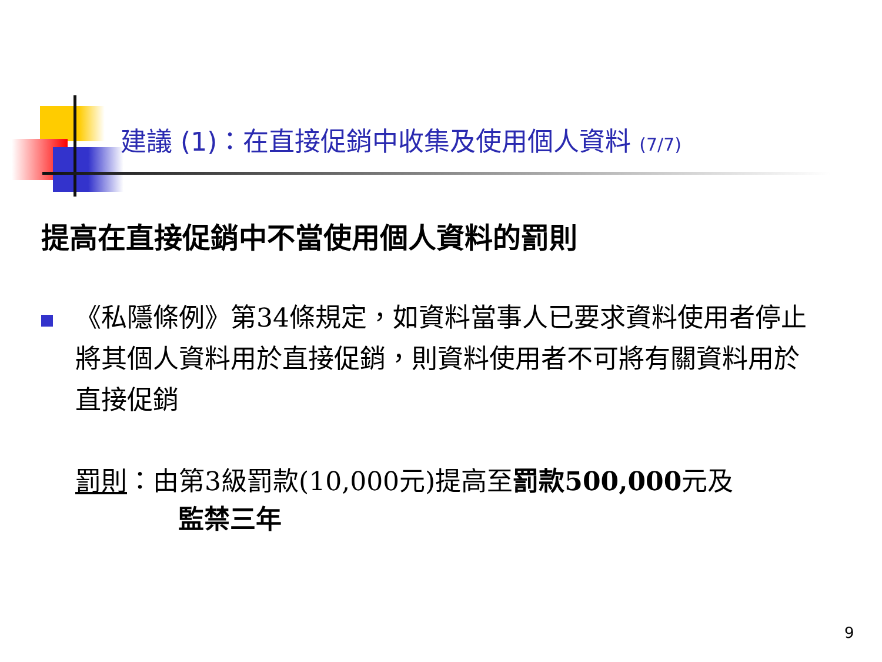建議 (1)：在直接促銷中收集及使用個人資料 (7/7)
提高在直接促銷中不當使用個人資料的罰則
《私隱條例》第34條規定，如資料當事人已要求資料使用者停止將其個人資料用於直接促銷，則資料使用者不可將有關資料用於直接促銷
罰則：由第3級罰款(10,000元)提高至罰款500,000元及
監禁三年
9